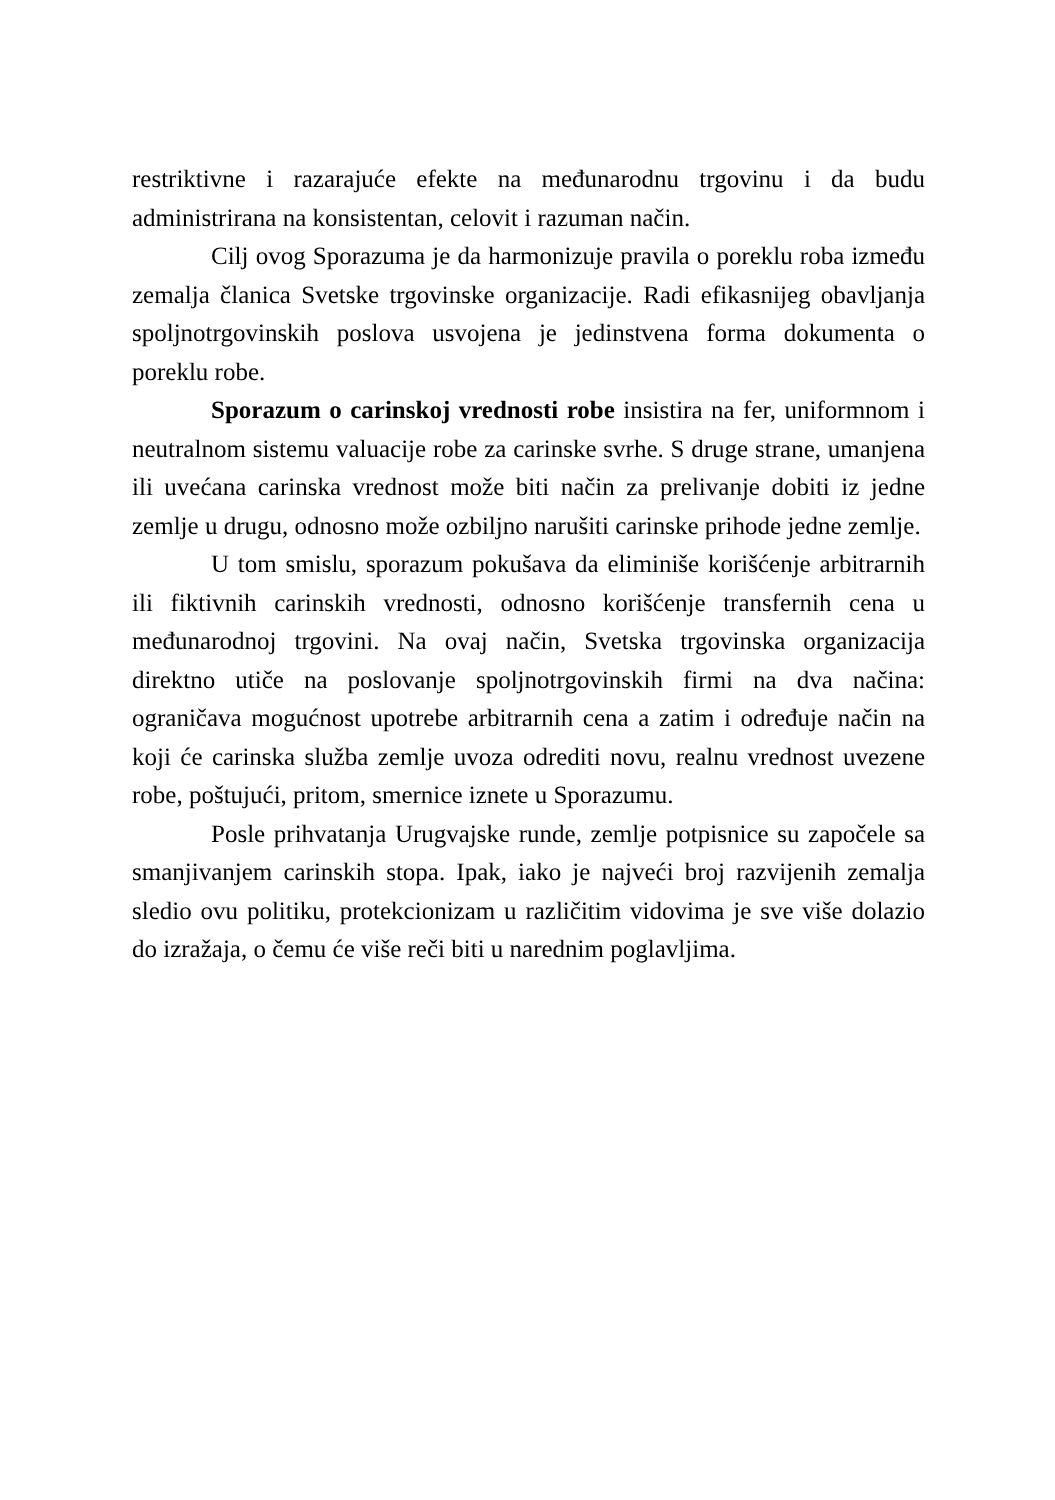restriktivne i razarajuće efekte na međunarodnu trgovinu i da budu administrirana na konsistentan, celovit i razuman način.
Cilj ovog Sporazuma je da harmonizuje pravila o poreklu roba između zemalja članica Svetske trgovinske organizacije. Radi efikasnijeg obavljanja spoljnotrgovinskih poslova usvojena je jedinstvena forma dokumenta o poreklu robe.
Sporazum o carinskoj vrednosti robe insistira na fer, uniformnom i neutralnom sistemu valuacije robe za carinske svrhe. S druge strane, umanjena ili uvećana carinska vrednost može biti način za prelivanje dobiti iz jedne zemlje u drugu, odnosno može ozbiljno narušiti carinske prihode jedne zemlje.
U tom smislu, sporazum pokušava da eliminiše korišćenje arbitrarnih ili fiktivnih carinskih vrednosti, odnosno korišćenje transfernih cena u međunarodnoj trgovini. Na ovaj način, Svetska trgovinska organizacija direktno utiče na poslovanje spoljnotrgovinskih firmi na dva načina: ograničava mogućnost upotrebe arbitrarnih cena a zatim i određuje način na koji će carinska služba zemlje uvoza odrediti novu, realnu vrednost uvezene robe, poštujući, pritom, smernice iznete u Sporazumu.
Posle prihvatanja Urugvajske runde, zemlje potpisnice su započele sa smanjivanjem carinskih stopa. Ipak, iako je najveći broj razvijenih zemalja sledio ovu politiku, protekcionizam u različitim vidovima je sve više dolazio do izražaja, o čemu će više reči biti u narednim poglavljima.